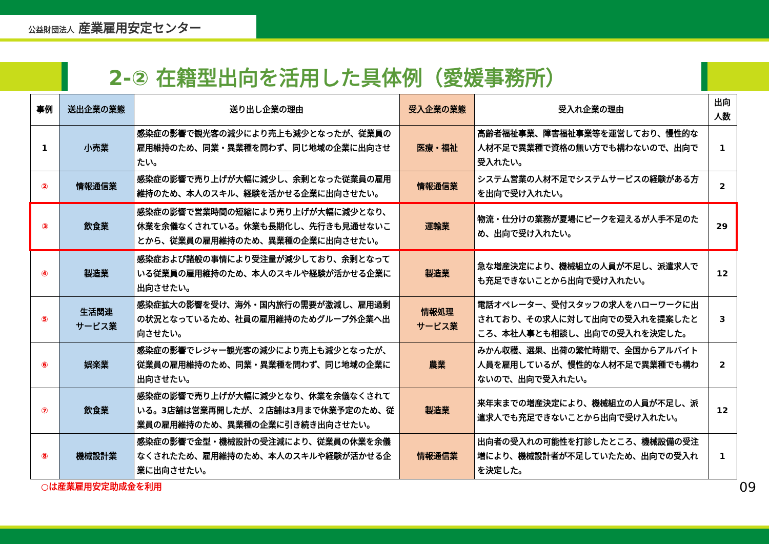公益財団法人 産業雇用安定センター
2-② 在籍型出向を活用した具体例（愛媛事務所）
| 事例 | 送出企業の業態 | 送り出し企業の理由 | 受入企業の業態 | 受入れ企業の理由 | 出向 人数 |
| --- | --- | --- | --- | --- | --- |
| 1 | 小売業 | 感染症の影響で観光客の減少により売上も減少となったが、従業員の雇用維持のため、同業・異業種を問わず、同じ地域の企業に出向させたい。 | 医療・福祉 | 高齢者福祉事業、障害福祉事業等を運営しており、慢性的な人材不足で異業種で資格の無い方でも構わないので、出向で受入れたい。 | 1 |
| ② | 情報通信業 | 感染症の影響で売り上げが大幅に減少し、余剰となった従業員の雇用維持のため、本人のスキル、経験を活かせる企業に出向させたい。 | 情報通信業 | システム営業の人材不足でシステムサービスの経験がある方を出向で受け入れたい。 | 2 |
| ③ | 飲食業 | 感染症の影響で営業時間の短縮により売り上げが大幅に減少となり、休業を余儀なくされている。休業も長期化し、先行きも見通せないことから、従業員の雇用維持のため、異業種の企業に出向させたい。 | 運輸業 | 物流・仕分けの業務が夏場にピークを迎えるが人手不足のため、出向で受け入れたい。 | 29 |
| ④ | 製造業 | 感染症および諸般の事情により受注量が減少しており、余剰となっている従業員の雇用維持のため、本人のスキルや経験が活かせる企業に出向させたい。 | 製造業 | 急な増産決定により、機械組立の人員が不足し、派遣求人でも充足できないことから出向で受け入れたい。 | 12 |
| ⑤ | 生活関連 サービス業 | 感染症拡大の影響を受け、海外・国内旅行の需要が激減し、雇用過剰の状況となっているため、社員の雇用維持のためグループ外企業へ出向させたい。 | 情報処理 サービス業 | 電話オペレーター、受付スタッフの求人をハローワークに出されており、その求人に対して出向での受入れを提案したところ、本社人事とも相談し、出向での受入れを決定した。 | 3 |
| ⑥ | 娯楽業 | 感染症の影響でレジャー観光客の減少により売上も減少となったが、従業員の雇用維持のため、同業・異業種を問わず、同じ地域の企業に出向させたい。 | 農業 | みかん収穫、選果、出荷の繁忙時期で、全国からアルバイト人員を雇用しているが、慢性的な人材不足で異業種でも構わないので、出向で受入れたい。 | 2 |
| ⑦ | 飲食業 | 感染症の影響で売り上げが大幅に減少となり、休業を余儀なくされている。3店舗は営業再開したが、２店舗は3月まで休業予定のため、従業員の雇用維持のため、異業種の企業に引き続き出向させたい。 | 製造業 | 来年末までの増産決定により、機械組立の人員が不足し、派遣求人でも充足できないことから出向で受け入れたい。 | 12 |
| ⑧ | 機械設計業 | 感染症の影響で金型・機械設計の受注減により、従業員の休業を余儀なくされたため、雇用維持のため、本人のスキルや経験が活かせる企業に出向させたい。 | 情報通信業 | 出向者の受入れの可能性を打診したところ、機械設備の受注増により、機械設計者が不足していたため、出向での受入れを決定した。 | 1 |
○は産業雇用安定助成金を利用 09